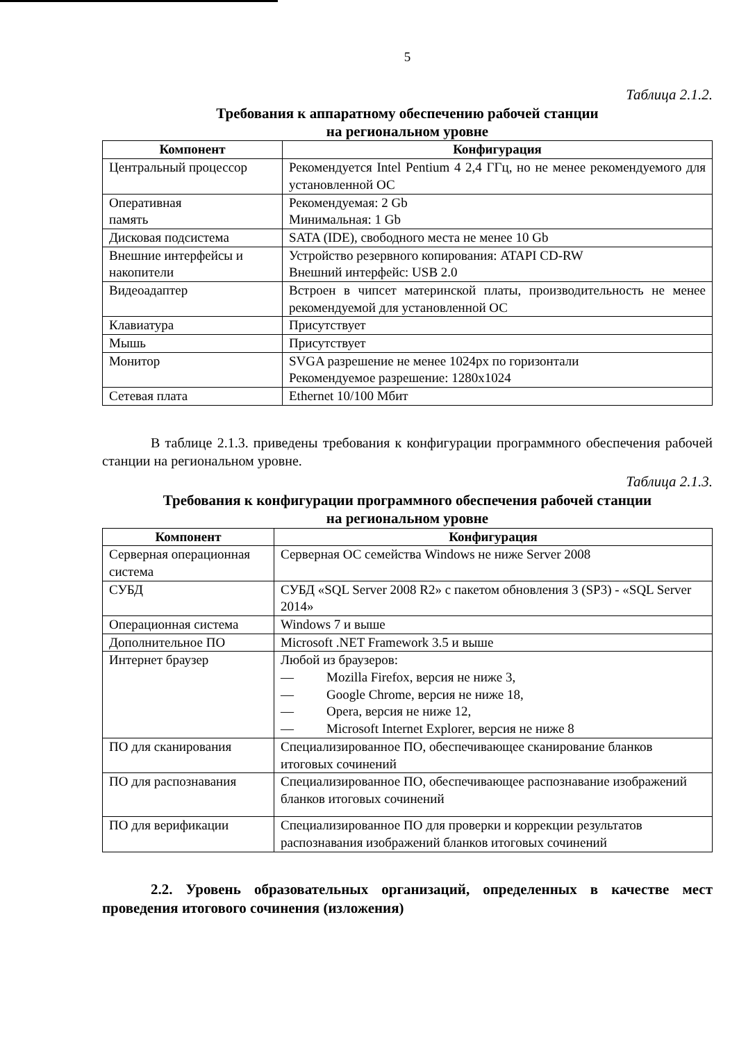5
Таблица 2.1.2.
Требования к аппаратному обеспечению рабочей станции
на региональном уровне
| Компонент | Конфигурация |
| --- | --- |
| Центральный процессор | Рекомендуется Intel Pentium 4 2,4 ГГц, но не менее рекомендуемого для установленной ОС |
| Оперативная память | Рекомендуемая: 2 Gb Минимальная: 1 Gb |
| Дисковая подсистема | SATA (IDE), свободного места не менее 10 Gb |
| Внешние интерфейсы и накопители | Устройство резервного копирования: ATAPI CD-RW Внешний интерфейс: USB 2.0 |
| Видеоадаптер | Встроен в чипсет материнской платы, производительность не менее рекомендуемой для установленной ОС |
| Клавиатура | Присутствует |
| Мышь | Присутствует |
| Монитор | SVGA разрешение не менее 1024px по горизонтали Рекомендуемое разрешение: 1280x1024 |
| Сетевая плата | Ethernet 10/100 Мбит |
В таблице 2.1.3. приведены требования к конфигурации программного обеспечения рабочей станции на региональном уровне.
Таблица 2.1.3.
Требования к конфигурации программного обеспечения рабочей станции
на региональном уровне
| Компонент | Конфигурация |
| --- | --- |
| Серверная операционная система | Серверная ОС семейства Windows не ниже Server 2008 |
| СУБД | СУБД «SQL Server 2008 R2» с пакетом обновления 3 (SP3) - «SQL Server 2014» |
| Операционная система | Windows 7 и выше |
| Дополнительное ПО | Microsoft .NET Framework 3.5 и выше |
| Интернет браузер | Любой из браузеров: — Mozilla Firefox, версия не ниже 3, — Google Chrome, версия не ниже 18, — Opera, версия не ниже 12, — Microsoft Internet Explorer, версия не ниже 8 |
| ПО для сканирования | Специализированное ПО, обеспечивающее сканирование бланков итоговых сочинений |
| ПО для распознавания | Специализированное ПО, обеспечивающее распознавание изображений бланков итоговых сочинений |
| ПО для верификации | Специализированное ПО для проверки и коррекции результатов распознавания изображений бланков итоговых сочинений |
2.2. Уровень образовательных организаций, определенных в качестве мест проведения итогового сочинения (изложения)